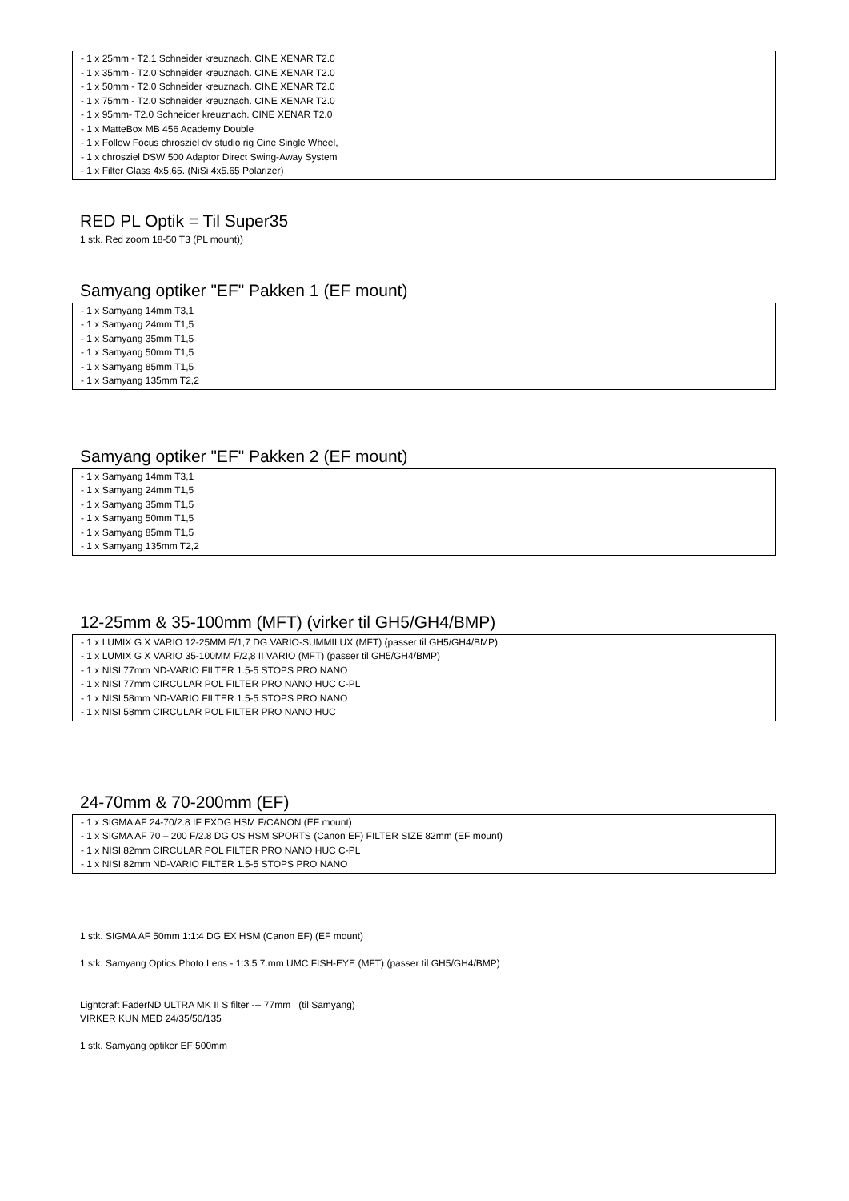- 1 x 25mm - T2.1 Schneider kreuznach. CINE XENAR T2.0
- 1 x 35mm - T2.0 Schneider kreuznach. CINE XENAR T2.0
- 1 x 50mm - T2.0 Schneider kreuznach. CINE XENAR T2.0
- 1 x 75mm - T2.0 Schneider kreuznach. CINE XENAR T2.0
- 1 x 95mm- T2.0 Schneider kreuznach. CINE XENAR T2.0
- 1 x MatteBox MB 456 Academy Double
- 1 x Follow Focus chrosziel dv studio rig Cine Single Wheel,
- 1 x chrosziel DSW 500 Adaptor Direct Swing-Away System
- 1 x Filter Glass 4x5,65. (NiSi 4x5.65 Polarizer)
RED PL Optik = Til Super35
1 stk. Red zoom 18-50 T3 (PL mount))
Samyang optiker "EF" Pakken 1 (EF mount)
- 1 x Samyang 14mm T3,1
- 1 x Samyang 24mm T1,5
- 1 x Samyang 35mm T1,5
- 1 x Samyang 50mm T1,5
- 1 x Samyang 85mm T1,5
- 1 x Samyang 135mm T2,2
Samyang optiker "EF" Pakken 2 (EF mount)
- 1 x Samyang 14mm T3,1
- 1 x Samyang 24mm T1,5
- 1 x Samyang 35mm T1,5
- 1 x Samyang 50mm T1,5
- 1 x Samyang 85mm T1,5
- 1 x Samyang 135mm T2,2
12-25mm & 35-100mm (MFT) (virker til GH5/GH4/BMP)
- 1 x LUMIX G X VARIO 12-25MM F/1,7 DG VARIO-SUMMILUX (MFT) (passer til GH5/GH4/BMP)
- 1 x LUMIX G X VARIO 35-100MM F/2,8 II VARIO (MFT) (passer til GH5/GH4/BMP)
- 1 x NISI 77mm ND-VARIO FILTER 1.5-5 STOPS PRO NANO
- 1 x NISI 77mm CIRCULAR POL FILTER PRO NANO HUC C-PL
- 1 x NISI 58mm ND-VARIO FILTER 1.5-5 STOPS PRO NANO
- 1 x NISI 58mm CIRCULAR POL FILTER PRO NANO HUC
24-70mm & 70-200mm (EF)
- 1 x SIGMA AF 24-70/2.8 IF EXDG HSM F/CANON (EF mount)
- 1 x SIGMA AF 70 – 200 F/2.8 DG OS HSM SPORTS (Canon EF) FILTER SIZE 82mm (EF mount)
- 1 x NISI 82mm CIRCULAR POL FILTER PRO NANO HUC C-PL
- 1 x NISI 82mm ND-VARIO FILTER 1.5-5 STOPS PRO NANO
1 stk. SIGMA AF 50mm 1:1:4 DG EX HSM (Canon EF) (EF mount)
1 stk. Samyang Optics Photo Lens - 1:3.5 7.mm UMC FISH-EYE (MFT) (passer til GH5/GH4/BMP)
Lightcraft FaderND ULTRA MK II S filter --- 77mm (til Samyang)
VIRKER KUN MED 24/35/50/135
1 stk. Samyang optiker EF 500mm